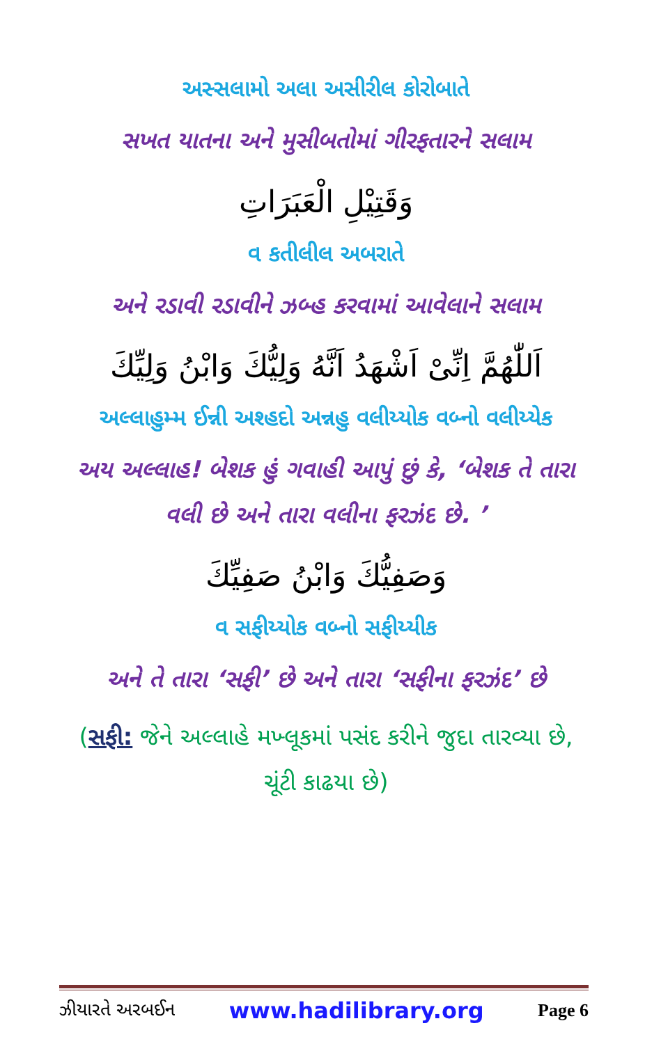અસ્સલામો અલા અસીરીલ કોરોબાતે
સખત યાતના અને મુસીબતોમાં ગીરફતારને સલામ
وَقَتِيْلِ الْعَبَرَاتِ
વ કતીલીલ અબરાતે
અને રડાવી રડાવીને ઝબ્હ કરવામાં આવેલાને સલામ
اَللّٰهُمَّ اِنِّیْ اَشْهَدُ اَنَّهُ وَلِيُّكَ وَابْنُ وَلِيِّكَ
અલ્લાહુમ્મ ઈન્ની અશ્હદો અન્નહુ વલીય્યોક વબ્નો વલીય્યેક
અય અલ્લાહ! બેશક હું ગવાહી આપું છું કે, ‘બેશક તે તારા વલી છે અને તારા વલીના ફરઝંદ છે. ’
وَصَفِيُّكَ وَابْنُ صَفِيِّكَ
વ સફીય્યોક વબ્નો સફીય્યીક
અને તે તારા ‘સફી’ છે અને તારા ‘સફીના ફરઝંદ’ છે
(સફી: જેને અલ્લાહે મખ્લૂકમાં પસંદ કરીને જુદા તારવ્યા છે, ચૂંટી કાઢયા છે)
ઝીયારતે અરબઈન www.hadilibrary.org Page 6